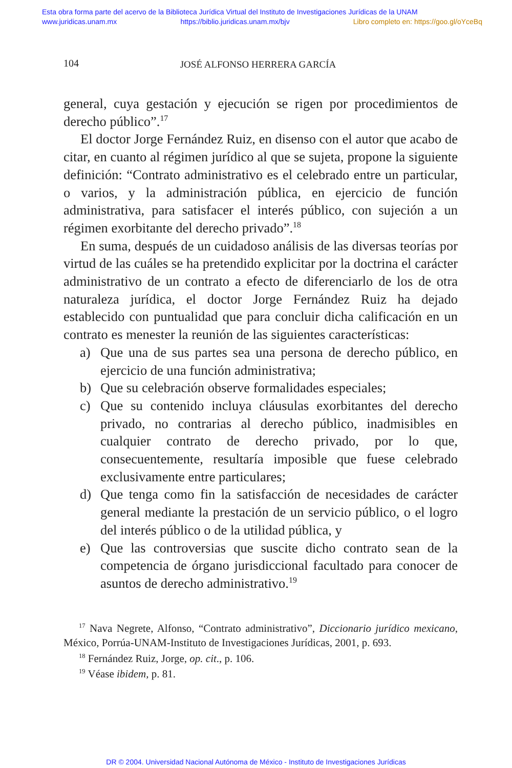Esta obra forma parte del acervo de la Biblioteca Jurídica Virtual del Instituto de Investigaciones Jurídicas de la UNAM
www.juridicas.unam.mx https://biblio.juridicas.unam.mx/bjv Libro completo en: https://goo.gl/oYceBq
104 JOSÉ ALFONSO HERRERA GARCÍA
general, cuya gestación y ejecución se rigen por procedimientos de derecho público”.<sup>17</sup>
El doctor Jorge Fernández Ruiz, en disenso con el autor que acabo de citar, en cuanto al régimen jurídico al que se sujeta, propone la siguiente definición: “Contrato administrativo es el celebrado entre un particular, o varios, y la administración pública, en ejercicio de función administrativa, para satisfacer el interés público, con sujeción a un régimen exorbitante del derecho privado”.<sup>18</sup>
En suma, después de un cuidadoso análisis de las diversas teorías por virtud de las cuáles se ha pretendido explicitar por la doctrina el carácter administrativo de un contrato a efecto de diferenciarlo de los de otra naturaleza jurídica, el doctor Jorge Fernández Ruiz ha dejado establecido con puntualidad que para concluir dicha calificación en un contrato es menester la reunión de las siguientes características:
a) Que una de sus partes sea una persona de derecho público, en ejercicio de una función administrativa;
b) Que su celebración observe formalidades especiales;
c) Que su contenido incluya cláusulas exorbitantes del derecho privado, no contrarias al derecho público, inadmisibles en cualquier contrato de derecho privado, por lo que, consecuentemente, resultaría imposible que fuese celebrado exclusivamente entre particulares;
d) Que tenga como fin la satisfacción de necesidades de carácter general mediante la prestación de un servicio público, o el logro del interés público o de la utilidad pública, y
e) Que las controversias que suscite dicho contrato sean de la competencia de órgano jurisdiccional facultado para conocer de asuntos de derecho administrativo.<sup>19</sup>
<sup>17</sup> Nava Negrete, Alfonso, “Contrato administrativo”, Diccionario jurídico mexicano, México, Porrúa-UNAM-Instituto de Investigaciones Jurídicas, 2001, p. 693.
<sup>18</sup> Fernández Ruiz, Jorge, op. cit., p. 106.
<sup>19</sup> Véase ibidem, p. 81.
DR © 2004. Universidad Nacional Autónoma de México - Instituto de Investigaciones Jurídicas